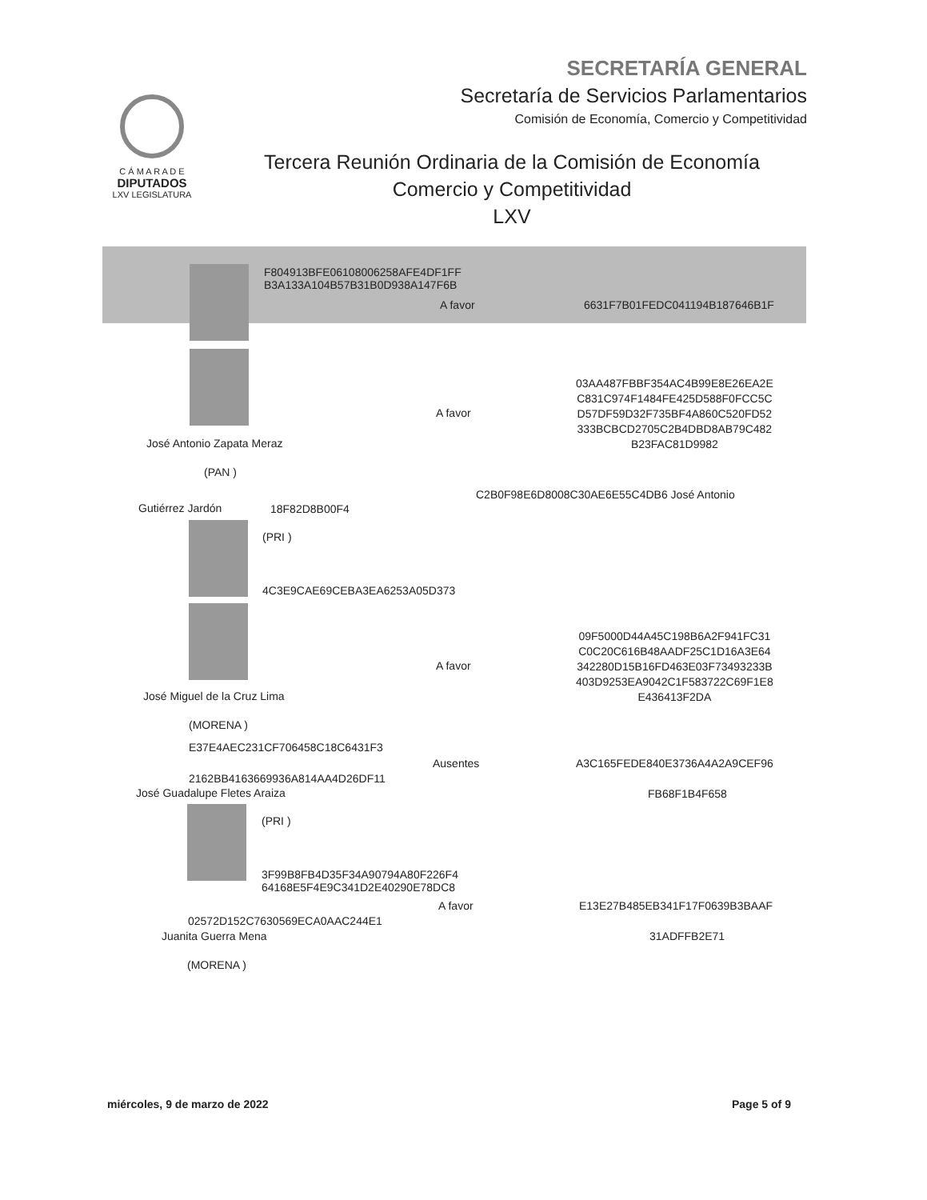SECRETARÍA GENERAL
Secretaría de Servicios Parlamentarios
Comisión de Economía, Comercio y Competitividad
C Á M A R A D E
DIPUTADOS
LXV LEGISLATURA
Tercera Reunión Ordinaria de la Comisión de Economía
Comercio y Competitividad
LXV
F804913BFE06108006258AFE4DF1FF
B3A133A104B57B31B0D938A147F6B
A favor 6631F7B01FEDC041194B187646B1F
A favor
03AA487FBBF354AC4B99E8E26EA2E
C831C974F1484FE425D588F0FCC5C
D57DF59D32F735BF4A860C520FD52
333BCBCD2705C2B4DBD8AB79C482
B23FAC81D9982
José Antonio Zapata Meraz
(PAN )
C2B0F98E6D8008C30AE6E55C4DB6 José Antonio
Gutiérrez Jardón 18F82D8B00F4
(PRI )
4C3E9CAE69CEBA3EA6253A05D373
A favor
09F5000D44A45C198B6A2F941FC31
C0C20C616B48AADF25C1D16A3E64
342280D15B16FD463E03F73493233B
403D9253EA9042C1F583722C69F1E8
E436413F2DA
José Miguel de la Cruz Lima
(MORENA )
E37E4AEC231CF706458C18C6431F3
Ausentes A3C165FEDE840E3736A4A2A9CEF96
2162BB4163669936A814AA4D26DF11
José Guadalupe Fletes Araiza FB68F1B4F658
(PRI )
3F99B8FB4D35F34A90794A80F226F4
64168E5F4E9C341D2E40290E78DC8
A favor E13E27B485EB341F17F0639B3BAAF
02572D152C7630569ECA0AAC244E1
Juanita Guerra Mena 31ADFFB2E71
(MORENA )
miércoles, 9 de marzo de 2022 Page 5 of 9